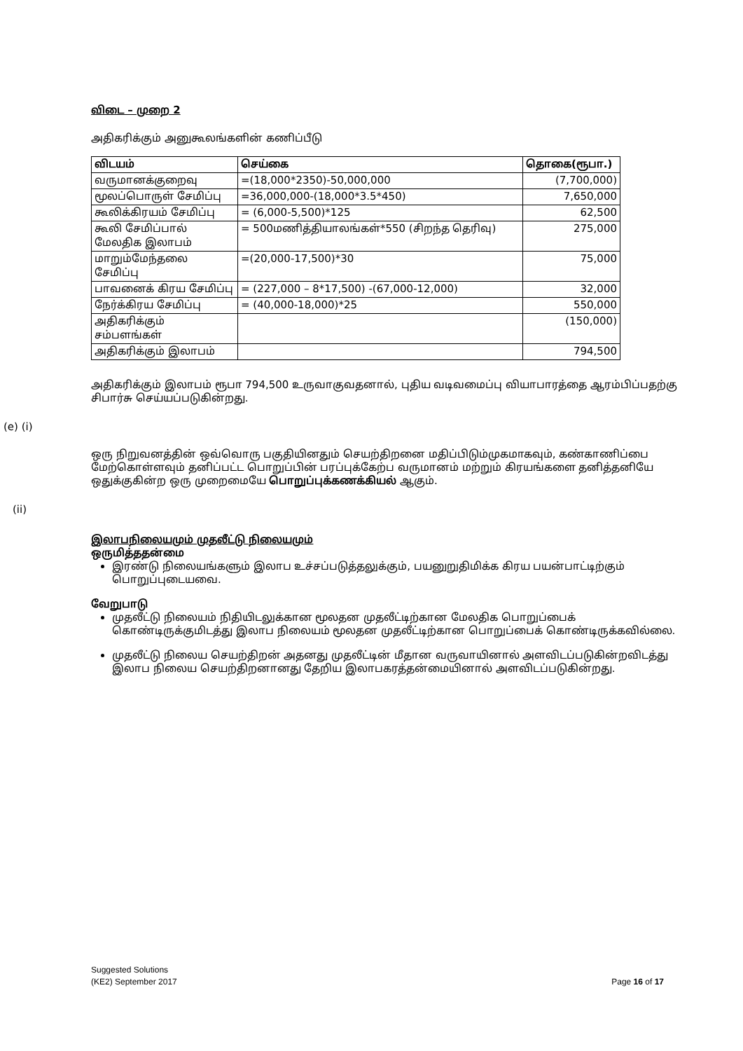விடை – முறை 2
அதிகரிக்கும் அனுகூலங்களின் கணிப்பீடு
| விடயம் | செய்கை | தொகை(ரூபா.) |
| --- | --- | --- |
| வருமானக்குறைவு | =(18,000*2350)-50,000,000 | (7,700,000) |
| மூலப்பொருள் சேமிப்பு | =36,000,000-(18,000*3.5*450) | 7,650,000 |
| கூலிக்கிரயம் சேமிப்பு | = (6,000-5,500)*125 | 62,500 |
| கூலி சேமிப்பால் மேலதிக இலாபம் | = 500மணித்தியாலங்கள்*550 (சிறந்த தெரிவு) | 275,000 |
| மாறும்மேந்தலை சேமிப்பு | =(20,000-17,500)*30 | 75,000 |
| பாவனைக் கிரய சேமிப்பு | = (227,000 – 8*17,500) -(67,000-12,000) | 32,000 |
| நேர்க்கிரய சேமிப்பு | = (40,000-18,000)*25 | 550,000 |
| அதிகரிக்கும் சம்பளங்கள் | | (150,000) |
| அதிகரிக்கும் இலாபம் | | 794,500 |
அதிகரிக்கும் இலாபம் ரூபா 794,500 உருவாகுவதனால், புதிய வடிவமைப்பு வியாபாரத்தை ஆரம்பிப்பதற்கு சிபார்சு செய்யப்படுகின்றது.
(e) (i)
ஒரு நிறுவனத்தின் ஒவ்வொரு பகுதியினதும் செயற்திறனை மதிப்பிடும்முகமாகவும், கண்காணிப்பை மேற்கொள்ளவும் தனிப்பட்ட பொறுப்பின் பரப்புக்கேற்ப வருமானம் மற்றும் கிரயங்களை தனித்தனியே ஒதுக்குகின்ற ஒரு முறைமையே பொறுப்புக்கணக்கியல் ஆகும்.
(ii)
இலாபநிலையமும் முதலீட்டு நிலையமும்
ஒருமித்ததன்மை
இரண்டு நிலையங்களும் இலாப உச்சப்படுத்தலுக்கும், பயனுறுதிமிக்க கிரய பயன்பாட்டிற்கும் பொறுப்புடையவை.
வேறுபாடு
முதலீட்டு நிலையம் நிதியிடலுக்கான மூலதன முதலீட்டிற்கான மேலதிக பொறுப்பைக் கொண்டிருக்குமிடத்து இலாப நிலையம் மூலதன முதலீட்டிற்கான பொறுப்பைக் கொண்டிருக்கவில்லை.
முதலீட்டு நிலைய செயற்திறன் அதனது முதலீட்டின் மீதான வருவாயினால் அளவிடப்படுகின்றவிடத்து இலாப நிலைய செயற்திறனானது தேறிய இலாபகரத்தன்மையினால் அளவிடப்படுகின்றது.
Suggested Solutions
(KE2) September 2017 Page 16 of 17